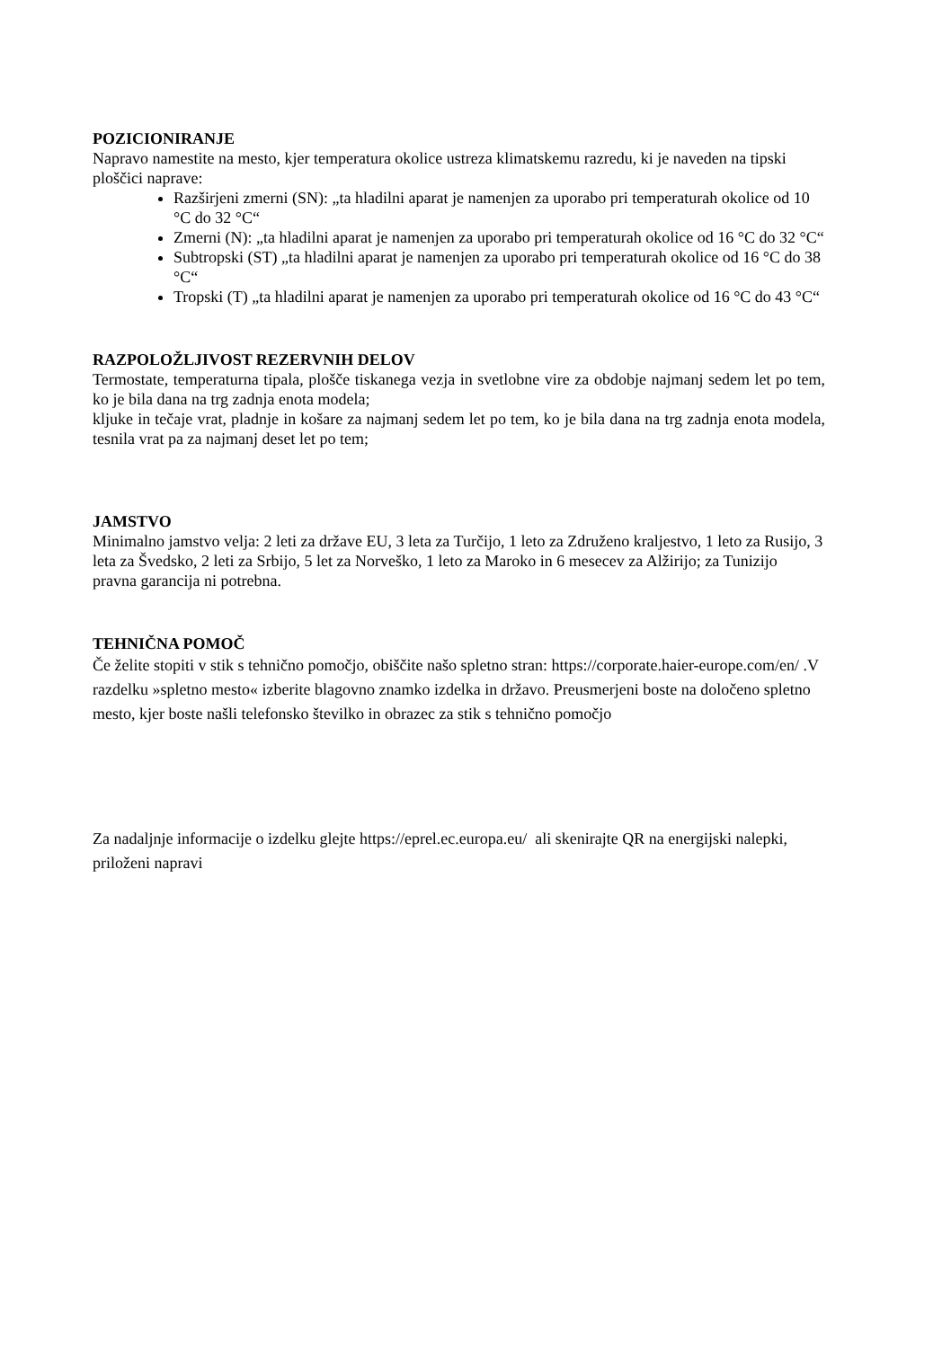POZICIONIRANJE
Napravo namestite na mesto, kjer temperatura okolice ustreza klimatskemu razredu, ki je naveden na tipski ploščici naprave:
Razširjeni zmerni (SN): „ta hladilni aparat je namenjen za uporabo pri temperaturah okolice od 10 °C do 32 °C“
Zmerni (N): „ta hladilni aparat je namenjen za uporabo pri temperaturah okolice od 16 °C do 32 °C“
Subtropski (ST) „ta hladilni aparat je namenjen za uporabo pri temperaturah okolice od 16 °C do 38 °C“
Tropski (T) „ta hladilni aparat je namenjen za uporabo pri temperaturah okolice od 16 °C do 43 °C“
RAZPOLOŽLJIVOST REZERVNIH DELOV
Termostate, temperaturna tipala, plošče tiskanega vezja in svetlobne vire za obdobje najmanj sedem let po tem, ko je bila dana na trg zadnja enota modela;
kljuke in tečaje vrat, pladnje in košare za najmanj sedem let po tem, ko je bila dana na trg zadnja enota modela, tesnila vrat pa za najmanj deset let po tem;
JAMSTVO
Minimalno jamstvo velja: 2 leti za države EU, 3 leta za Turčijo, 1 leto za Združeno kraljestvo, 1 leto za Rusijo, 3 leta za Švedsko, 2 leti za Srbijo, 5 let za Norveško, 1 leto za Maroko in 6 mesecev za Alžirijo; za Tunizijo pravna garancija ni potrebna.
TEHNIČNA POMOČ
Če želite stopiti v stik s tehnično pomočjo, obiščite našo spletno stran: https://corporate.haier-europe.com/en/ .V razdelku »spletno mesto« izberite blagovno znamko izdelka in državo. Preusmerjeni boste na določeno spletno mesto, kjer boste našli telefonsko številko in obrazec za stik s tehnično pomočjo
Za nadaljnje informacije o izdelku glejte https://eprel.ec.europa.eu/ ali skenirajte QR na energijski nalepki, priloženi napravi